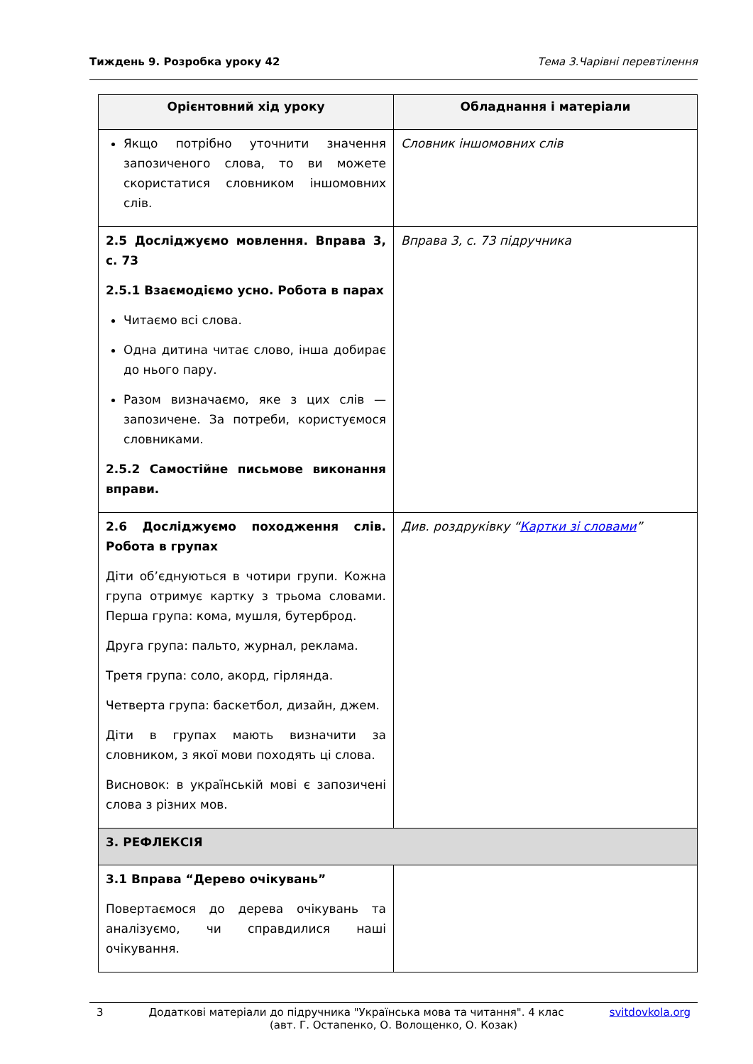Тиждень 9. Розробка уроку 42 Тема 3.Чарівні перевтілення
| Орієнтовний хід уроку | Обладнання і матеріали |
| --- | --- |
| Якщо потрібно уточнити значення запозиченого слова, то ви можете скористатися словником іншомовних слів. | Словник іншомовних слів |
| 2.5 Досліджуємо мовлення. Вправа 3, с. 73 2.5.1 Взаємодіємо усно. Робота в парах Читаємо всі слова. Одна дитина читає слово, інша добирає до нього пару. Разом визначаємо, яке з цих слів — запозичене. За потреби, користуємося словниками. 2.5.2 Самостійне письмове виконання вправи. | Вправа 3, с. 73 підручника |
| 2.6 Досліджуємо походження слів. Робота в групах Діти об’єднуються в чотири групи. Кожна група отримує картку з трьома словами. Перша група: кома, мушля, бутерброд. Друга група: пальто, журнал, реклама. Третя група: соло, акорд, гірлянда. Четверта група: баскетбол, дизайн, джем. Діти в групах мають визначити за словником, з якої мови походять ці слова. Висновок: в українській мові є запозичені слова з різних мов. | Див. роздруківку “ Картки зі словами ” |
| 3. РЕФЛЕКСІЯ | |
| 3.1 Вправа “Дерево очікувань” Повертаємося до дерева очікувань та аналізуємо, чи справдилися наші очікування. | |
3 Додаткові матеріали до підручника "Українська мова та читання". 4 клас svitdovkola.org
(авт. Г. Остапенко, О. Волощенко, О. Козак)